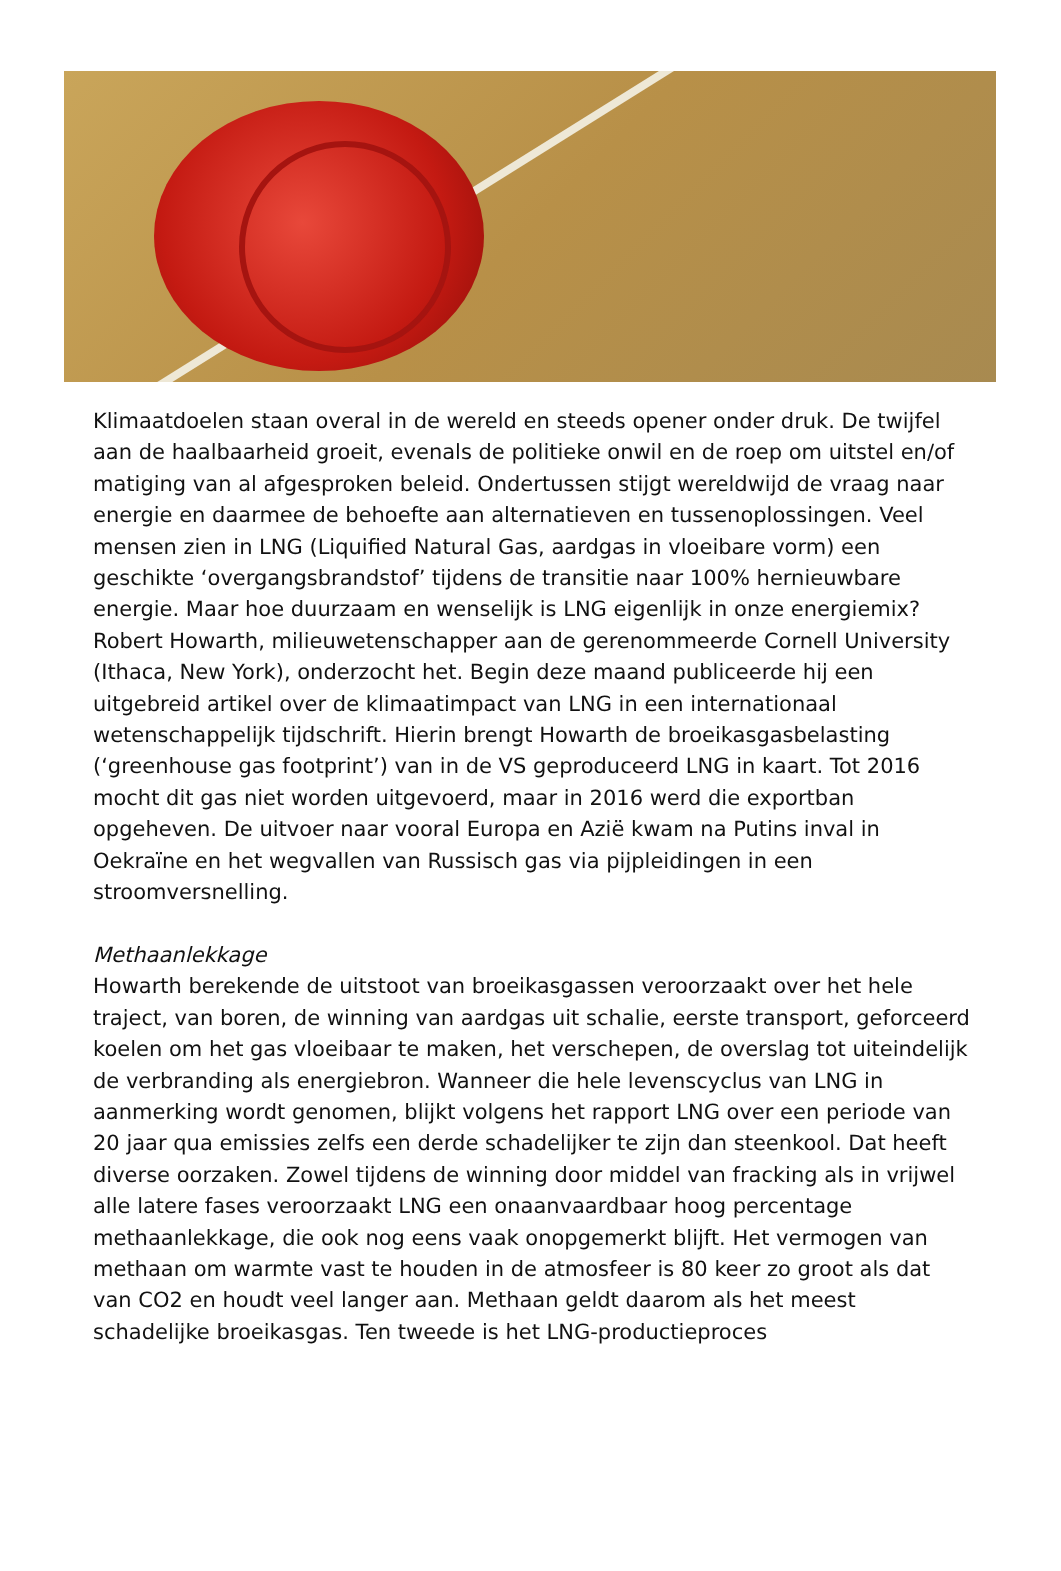Klimaatdoelen staan overal in de wereld en steeds opener onder druk. De twijfel aan de haalbaarheid groeit, evenals de politieke onwil en de roep om uitstel en/of matiging van al afgesproken beleid. Ondertussen stijgt wereldwijd de vraag naar energie en daarmee de behoefte aan alternatieven en tussenoplossingen. Veel mensen zien in LNG (Liquified Natural Gas, aardgas in vloeibare vorm) een geschikte ‘overgangsbrandstof’ tijdens de transitie naar 100% hernieuwbare energie. Maar hoe duurzaam en wenselijk is LNG eigenlijk in onze energiemix? Robert Howarth, milieuwetenschapper aan de gerenommeerde Cornell University (Ithaca, New York), onderzocht het. Begin deze maand publiceerde hij een uitgebreid artikel over de klimaatimpact van LNG in een internationaal wetenschappelijk tijdschrift. Hierin brengt Howarth de broeikasgasbelasting (‘greenhouse gas footprint’) van in de VS geproduceerd LNG in kaart. Tot 2016 mocht dit gas niet worden uitgevoerd, maar in 2016 werd die exportban opgeheven. De uitvoer naar vooral Europa en Azië kwam na Putins inval in Oekraïne en het wegvallen van Russisch gas via pijpleidingen in een stroomversnelling.
Methaanlekkage
Howarth berekende de uitstoot van broeikasgassen veroorzaakt over het hele traject, van boren, de winning van aardgas uit schalie, eerste transport, geforceerd koelen om het gas vloeibaar te maken, het verschepen, de overslag tot uiteindelijk de verbranding als energiebron. Wanneer die hele levenscyclus van LNG in aanmerking wordt genomen, blijkt volgens het rapport LNG over een periode van 20 jaar qua emissies zelfs een derde schadelijker te zijn dan steenkool. Dat heeft diverse oorzaken. Zowel tijdens de winning door middel van fracking als in vrijwel alle latere fases veroorzaakt LNG een onaanvaardbaar hoog percentage methaanlekkage, die ook nog eens vaak onopgemerkt blijft. Het vermogen van methaan om warmte vast te houden in de atmosfeer is 80 keer zo groot als dat van CO2 en houdt veel langer aan. Methaan geldt daarom als het meest schadelijke broeikasgas. Ten tweede is het LNG-productieproces